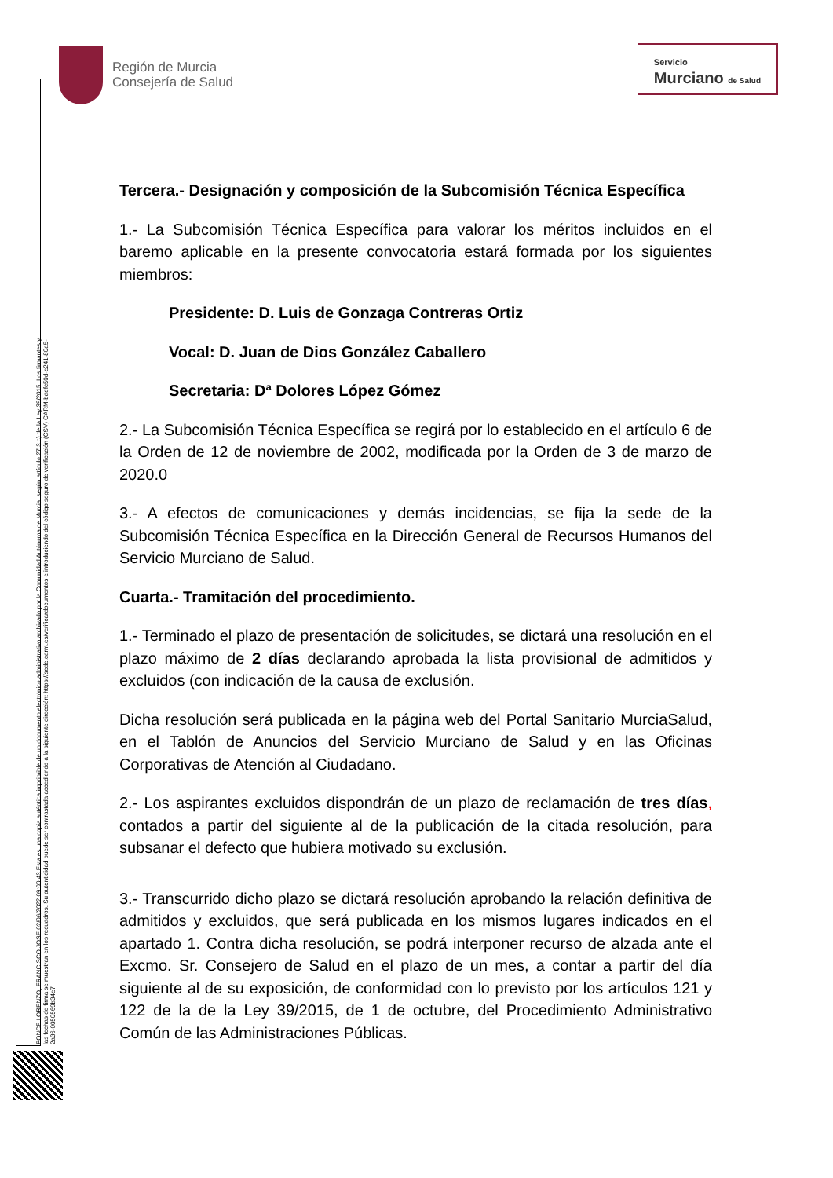Región de Murcia
Consejería de Salud
Servicio
Murciano de Salud
PONCE LORENZO, FRANCISCO JOSE 02/06/2022 09:00:43 Esta es una copia auténtica imprimible de un documento electrónico administrativo archivado por la Comunidad Autónoma de Murcia, según artículo 27.3.c) de la Ley 39/2015. Los firmantes y las fechas de firma se muestran en los recuadros. Su autenticidad puede ser contrastada accediendo a la siguiente dirección: https://sede.carm.es/verificardocumentos e introduciendo del código seguro de verificación (CSV) CARM-baefc50d-e241-80a5-2a36-0050569b34e7
Tercera.- Designación y composición de la Subcomisión Técnica Específica
1.- La Subcomisión Técnica Específica para valorar los méritos incluidos en el baremo aplicable en la presente convocatoria estará formada por los siguientes miembros:
Presidente: D. Luis de Gonzaga Contreras Ortiz
Vocal: D. Juan de Dios González Caballero
Secretaria: Dª Dolores López Gómez
2.- La Subcomisión Técnica Específica se regirá por lo establecido en el artículo 6 de la Orden de 12 de noviembre de 2002, modificada por la Orden de 3 de marzo de 2020.0
3.- A efectos de comunicaciones y demás incidencias, se fija la sede de la Subcomisión Técnica Específica en la Dirección General de Recursos Humanos del Servicio Murciano de Salud.
Cuarta.- Tramitación del procedimiento.
1.- Terminado el plazo de presentación de solicitudes, se dictará una resolución en el plazo máximo de 2 días declarando aprobada la lista provisional de admitidos y excluidos (con indicación de la causa de exclusión.
Dicha resolución será publicada en la página web del Portal Sanitario MurciaSalud, en el Tablón de Anuncios del Servicio Murciano de Salud y en las Oficinas Corporativas de Atención al Ciudadano.
2.- Los aspirantes excluidos dispondrán de un plazo de reclamación de tres días, contados a partir del siguiente al de la publicación de la citada resolución, para subsanar el defecto que hubiera motivado su exclusión.
3.- Transcurrido dicho plazo se dictará resolución aprobando la relación definitiva de admitidos y excluidos, que será publicada en los mismos lugares indicados en el apartado 1. Contra dicha resolución, se podrá interponer recurso de alzada ante el Excmo. Sr. Consejero de Salud en el plazo de un mes, a contar a partir del día siguiente al de su exposición, de conformidad con lo previsto por los artículos 121 y 122 de la de la Ley 39/2015, de 1 de octubre, del Procedimiento Administrativo Común de las Administraciones Públicas.